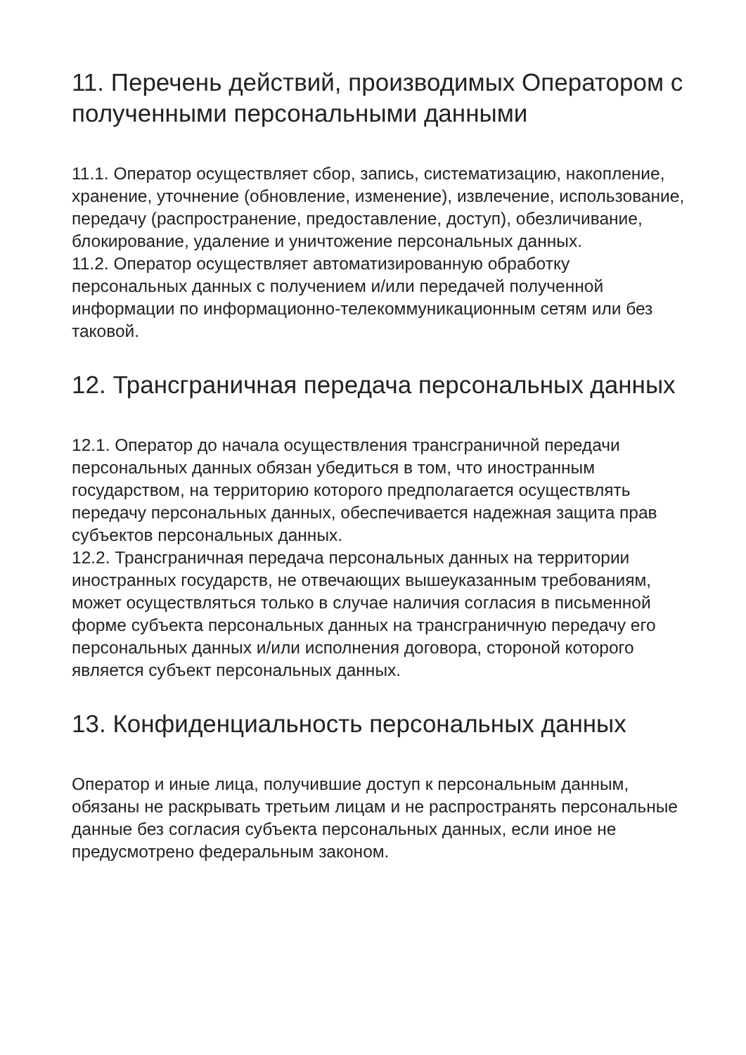11. Перечень действий, производимых Оператором с полученными персональными данными
11.1. Оператор осуществляет сбор, запись, систематизацию, накопление, хранение, уточнение (обновление, изменение), извлечение, использование, передачу (распространение, предоставление, доступ), обезличивание, блокирование, удаление и уничтожение персональных данных.
11.2. Оператор осуществляет автоматизированную обработку персональных данных с получением и/или передачей полученной информации по информационно-телекоммуникационным сетям или без таковой.
12. Трансграничная передача персональных данных
12.1. Оператор до начала осуществления трансграничной передачи персональных данных обязан убедиться в том, что иностранным государством, на территорию которого предполагается осуществлять передачу персональных данных, обеспечивается надежная защита прав субъектов персональных данных.
12.2. Трансграничная передача персональных данных на территории иностранных государств, не отвечающих вышеуказанным требованиям, может осуществляться только в случае наличия согласия в письменной форме субъекта персональных данных на трансграничную передачу его персональных данных и/или исполнения договора, стороной которого является субъект персональных данных.
13. Конфиденциальность персональных данных
Оператор и иные лица, получившие доступ к персональным данным, обязаны не раскрывать третьим лицам и не распространять персональные данные без согласия субъекта персональных данных, если иное не предусмотрено федеральным законом.